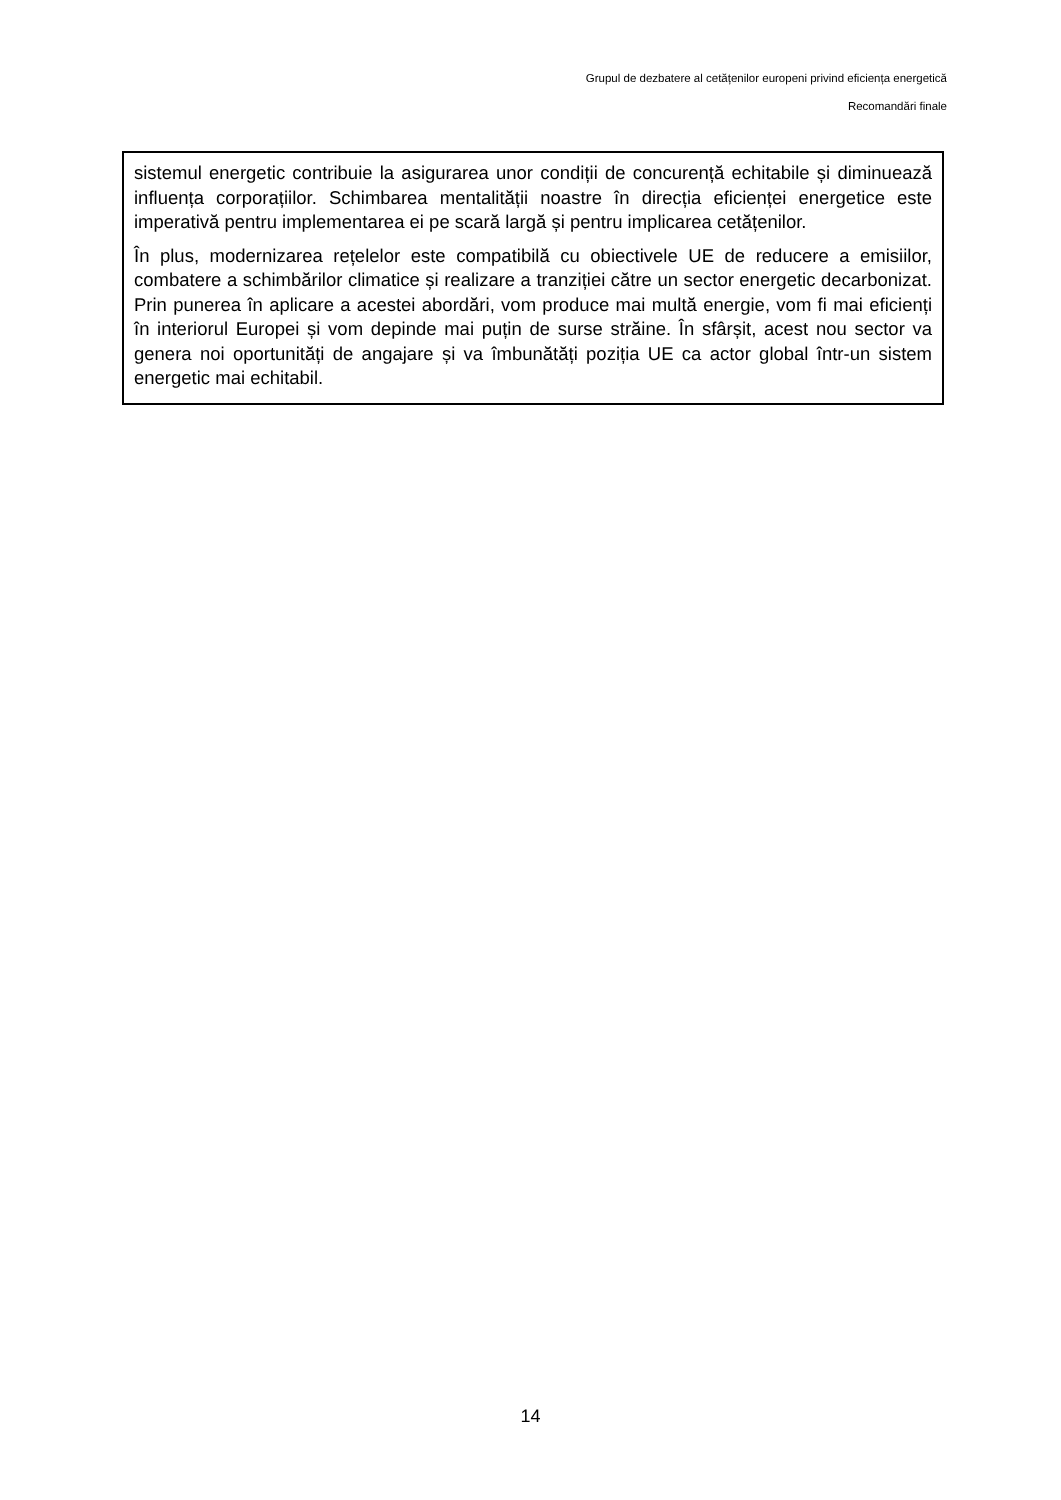Grupul de dezbatere al cetățenilor europeni privind eficiența energetică
Recomandări finale
sistemul energetic contribuie la asigurarea unor condiții de concurență echitabile și diminuează influența corporațiilor. Schimbarea mentalității noastre în direcția eficienței energetice este imperativă pentru implementarea ei pe scară largă și pentru implicarea cetățenilor.
În plus, modernizarea rețelelor este compatibilă cu obiectivele UE de reducere a emisiilor, combatere a schimbărilor climatice și realizare a tranziției către un sector energetic decarbonizat. Prin punerea în aplicare a acestei abordări, vom produce mai multă energie, vom fi mai eficienți în interiorul Europei și vom depinde mai puțin de surse străine. În sfârșit, acest nou sector va genera noi oportunități de angajare și va îmbunătăți poziția UE ca actor global într-un sistem energetic mai echitabil.
14